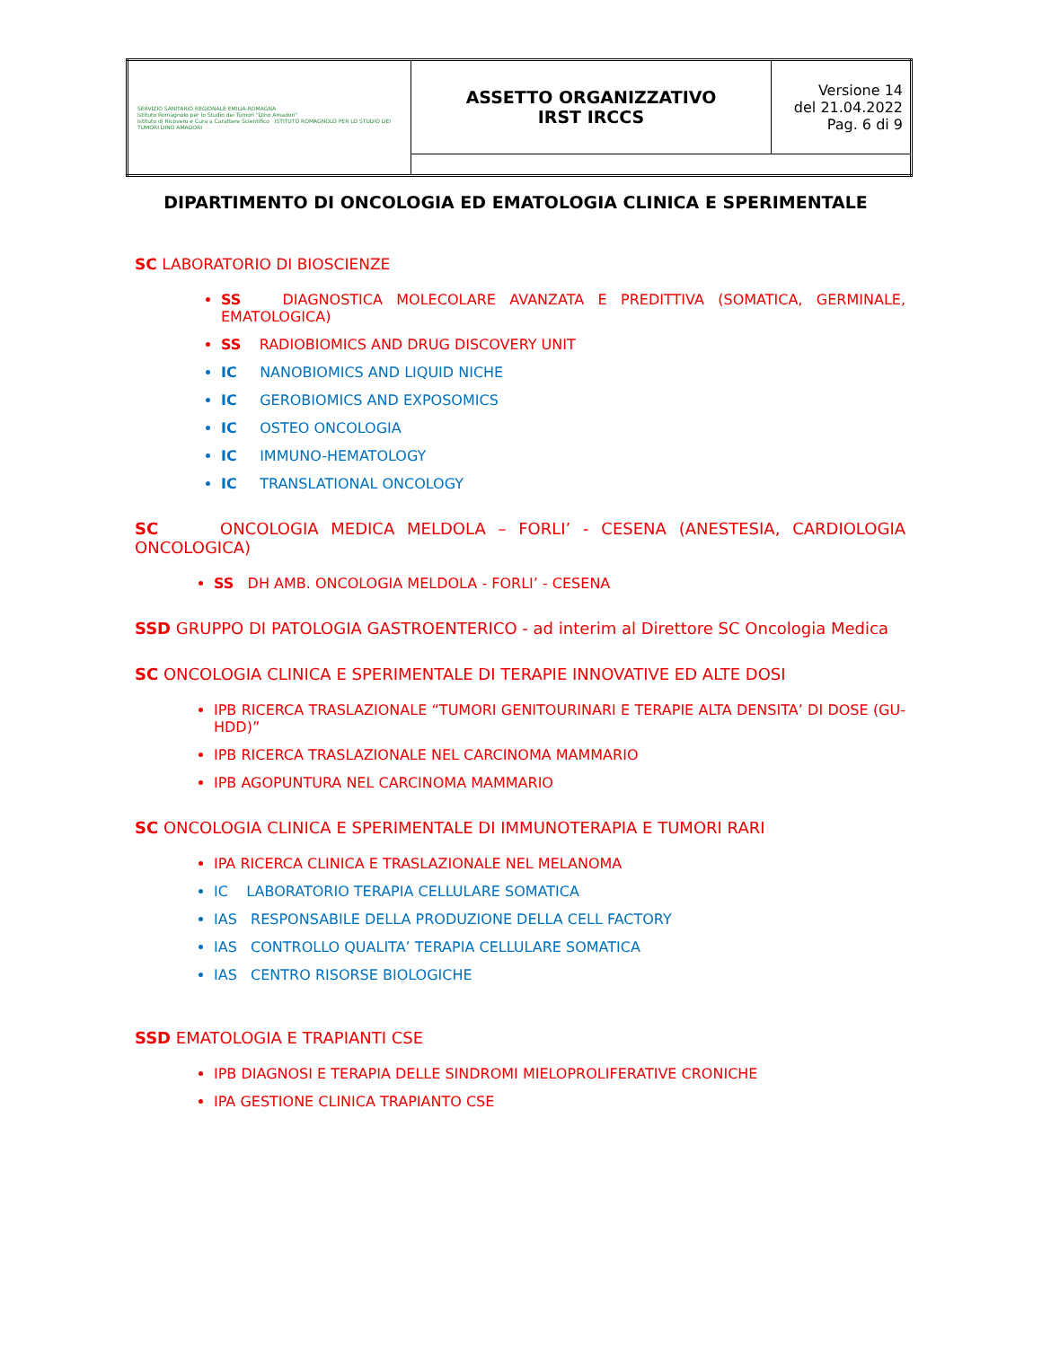| SERVIZIO SANITARIO REGIONALE EMILIA-ROMAGNA Istituto Romagnolo per lo Studio dei Tumori "Dino Amadori" Istituto di Ricovero e Cura a Carattere Scientifico ISTITUTO ROMAGNOLO PER LO STUDIO DEI TUMORI DINO AMADORI | ASSETTO ORGANIZZATIVO IRST IRCCS | Versione 14 del 21.04.2022 Pag. 6 di 9 |
DIPARTIMENTO DI ONCOLOGIA ED EMATOLOGIA CLINICA E SPERIMENTALE
SC LABORATORIO DI BIOSCIENZE
SS DIAGNOSTICA MOLECOLARE AVANZATA E PREDITTIVA (SOMATICA, GERMINALE, EMATOLOGICA)
SS RADIOBIOMICS AND DRUG DISCOVERY UNIT
IC NANOBIOMICS AND LIQUID NICHE
IC GEROBIOMICS AND EXPOSOMICS
IC OSTEO ONCOLOGIA
IC IMMUNO-HEMATOLOGY
IC TRANSLATIONAL ONCOLOGY
SC ONCOLOGIA MEDICA MELDOLA – FORLI’ - CESENA (ANESTESIA, CARDIOLOGIA ONCOLOGICA)
SS DH AMB. ONCOLOGIA MELDOLA - FORLI’ - CESENA
SSD GRUPPO DI PATOLOGIA GASTROENTERICO - ad interim al Direttore SC Oncologia Medica
SC ONCOLOGIA CLINICA E SPERIMENTALE DI TERAPIE INNOVATIVE ED ALTE DOSI
IPB RICERCA TRASLAZIONALE “TUMORI GENITOURINARI E TERAPIE ALTA DENSITA’ DI DOSE (GU-HDD)”
IPB RICERCA TRASLAZIONALE NEL CARCINOMA MAMMARIO
IPB AGOPUNTURA NEL CARCINOMA MAMMARIO
SC ONCOLOGIA CLINICA E SPERIMENTALE DI IMMUNOTERAPIA E TUMORI RARI
IPA RICERCA CLINICA E TRASLAZIONALE NEL MELANOMA
IC LABORATORIO TERAPIA CELLULARE SOMATICA
IAS RESPONSABILE DELLA PRODUZIONE DELLA CELL FACTORY
IAS CONTROLLO QUALITA’ TERAPIA CELLULARE SOMATICA
IAS CENTRO RISORSE BIOLOGICHE
SSD EMATOLOGIA E TRAPIANTI CSE
IPB DIAGNOSI E TERAPIA DELLE SINDROMI MIELOPROLIFERATIVE CRONICHE
IPA GESTIONE CLINICA TRAPIANTO CSE